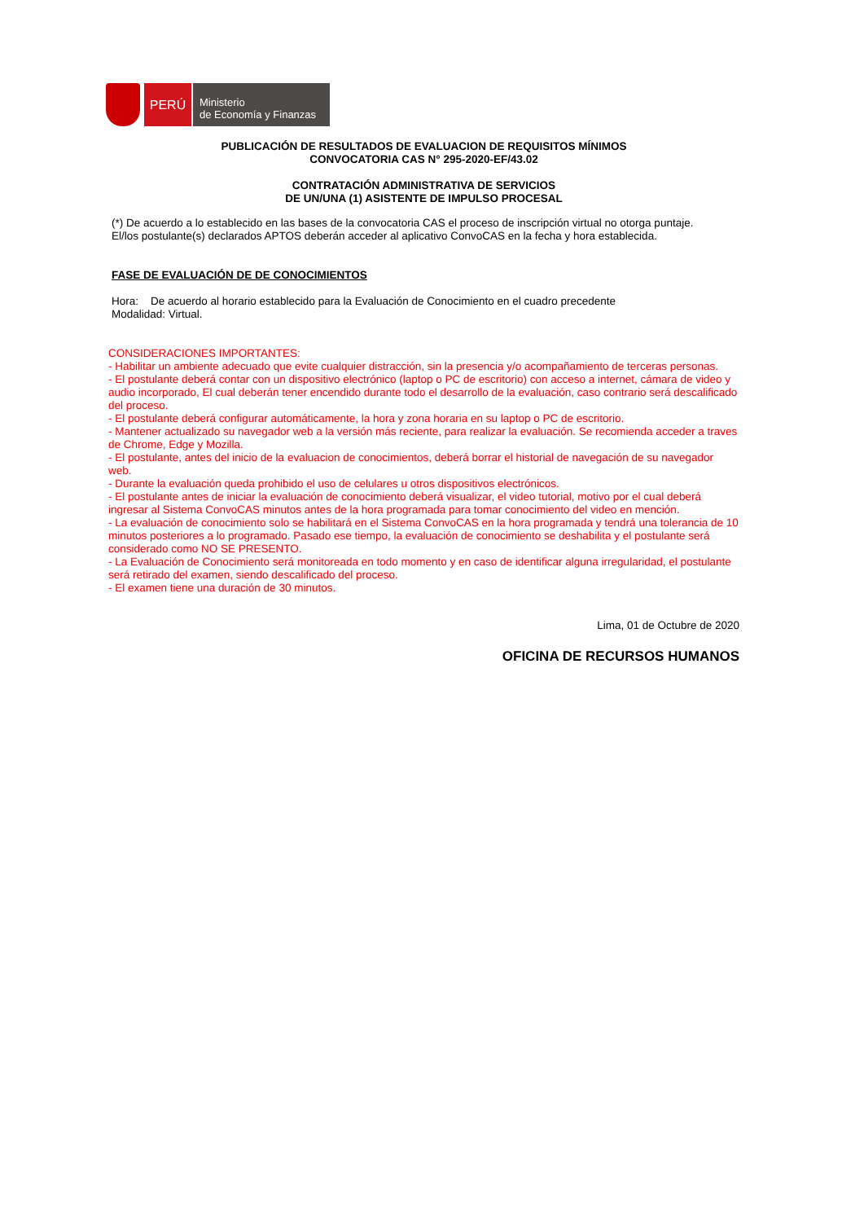PERÚ
Ministerio
de Economía y Finanzas
PUBLICACIÓN DE RESULTADOS DE EVALUACION DE REQUISITOS MÍNIMOS
CONVOCATORIA CAS N° 295-2020-EF/43.02
CONTRATACIÓN ADMINISTRATIVA DE SERVICIOS
DE UN/UNA (1) ASISTENTE DE IMPULSO PROCESAL
(*) De acuerdo a lo establecido en las bases de la convocatoria CAS el proceso de inscripción virtual no otorga puntaje.
El/los postulante(s) declarados APTOS deberán acceder al aplicativo ConvoCAS en la fecha y hora establecida.
FASE DE EVALUACIÓN DE DE CONOCIMIENTOS
Hora: De acuerdo al horario establecido para la Evaluación de Conocimiento en el cuadro precedente
Modalidad: Virtual.
CONSIDERACIONES IMPORTANTES:
- Habilitar un ambiente adecuado que evite cualquier distracción, sin la presencia y/o acompañamiento de terceras personas.
- El postulante deberá contar con un dispositivo electrónico (laptop o PC de escritorio) con acceso a internet, cámara de video y audio incorporado, El cual deberán tener encendido durante todo el desarrollo de la evaluación, caso contrario será descalificado del proceso.
- El postulante deberá configurar automáticamente, la hora y zona horaria en su laptop o PC de escritorio.
- Mantener actualizado su navegador web a la versión más reciente, para realizar la evaluación. Se recomienda acceder a traves de Chrome, Edge y Mozilla.
- El postulante, antes del inicio de la evaluacion de conocimientos, deberá borrar el historial de navegación de su navegador web.
- Durante la evaluación queda prohibido el uso de celulares u otros dispositivos electrónicos.
- El postulante antes de iniciar la evaluación de conocimiento deberá visualizar, el video tutorial, motivo por el cual deberá ingresar al Sistema ConvoCAS minutos antes de la hora programada para tomar conocimiento del video en mención.
- La evaluación de conocimiento solo se habilitará en el Sistema ConvoCAS en la hora programada y tendrá una tolerancia de 10 minutos posteriores a lo programado. Pasado ese tiempo, la evaluación de conocimiento se deshabilita y el postulante será considerado como NO SE PRESENTO.
- La Evaluación de Conocimiento será monitoreada en todo momento y en caso de identificar alguna irregularidad, el postulante será retirado del examen, siendo descalificado del proceso.
- El examen tiene una duración de 30 minutos.
Lima, 01 de Octubre de 2020
OFICINA DE RECURSOS HUMANOS